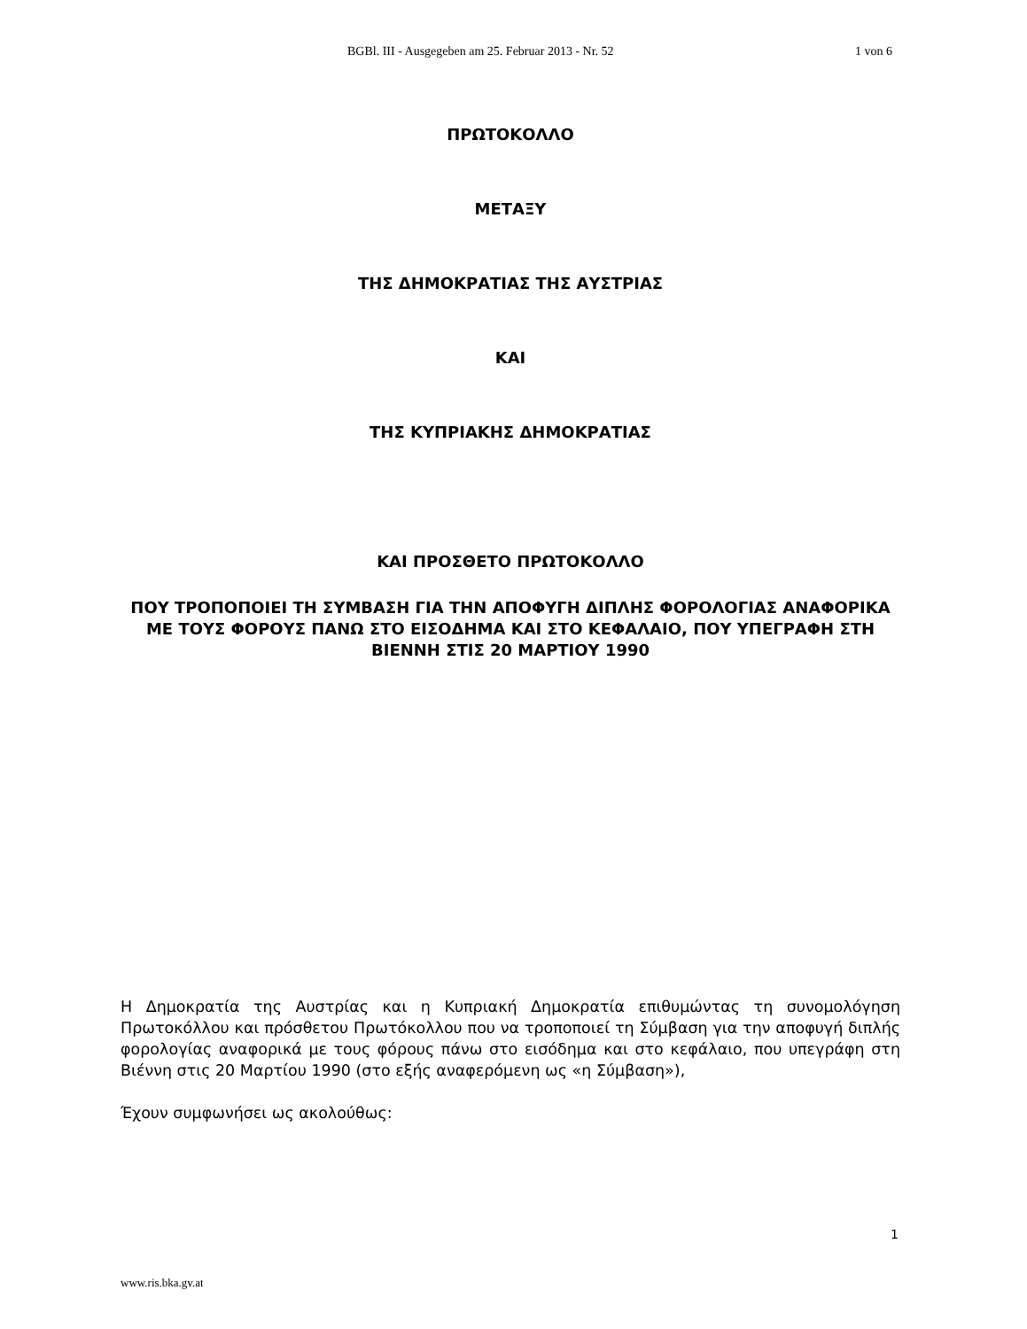BGBl. III - Ausgegeben am 25. Februar 2013 - Nr. 52 1 von 6
ΠΡΩΤΟΚΟΛΛΟ
ΜΕΤΑΞΥ
ΤΗΣ ΔΗΜΟΚΡΑΤΙΑΣ ΤΗΣ ΑΥΣΤΡΙΑΣ
ΚΑΙ
ΤΗΣ ΚΥΠΡΙΑΚΗΣ ΔΗΜΟΚΡΑΤΙΑΣ
ΚΑΙ ΠΡΟΣΘΕΤΟ ΠΡΩΤΟΚΟΛΛΟ
ΠΟΥ ΤΡΟΠΟΠΟΙΕΙ ΤΗ ΣΥΜΒΑΣΗ ΓΙΑ ΤΗΝ ΑΠΟΦΥΓΗ ΔΙΠΛΗΣ ΦΟΡΟΛΟΓΙΑΣ ΑΝΑΦΟΡΙΚΑ ΜΕ ΤΟΥΣ ΦΟΡΟΥΣ ΠΑΝΩ ΣΤΟ ΕΙΣΟΔΗΜΑ ΚΑΙ ΣΤΟ ΚΕΦΑΛΑΙΟ, ΠΟΥ ΥΠΕΓΡΑΦΗ ΣΤΗ ΒΙΕΝΝΗ ΣΤΙΣ 20 ΜΑΡΤΙΟΥ 1990
Η Δημοκρατία της Αυστρίας και η Κυπριακή Δημοκρατία επιθυμώντας τη συνομολόγηση Πρωτοκόλλου και πρόσθετου Πρωτόκολλου που να τροποποιεί τη Σύμβαση για την αποφυγή διπλής φορολογίας αναφορικά με τους φόρους πάνω στο εισόδημα και στο κεφάλαιο, που υπεγράφη στη Βιέννη στις 20 Μαρτίου 1990 (στο εξής αναφερόμενη ως «η Σύμβαση»),
Έχουν συμφωνήσει ως ακολούθως:
1
www.ris.bka.gv.at